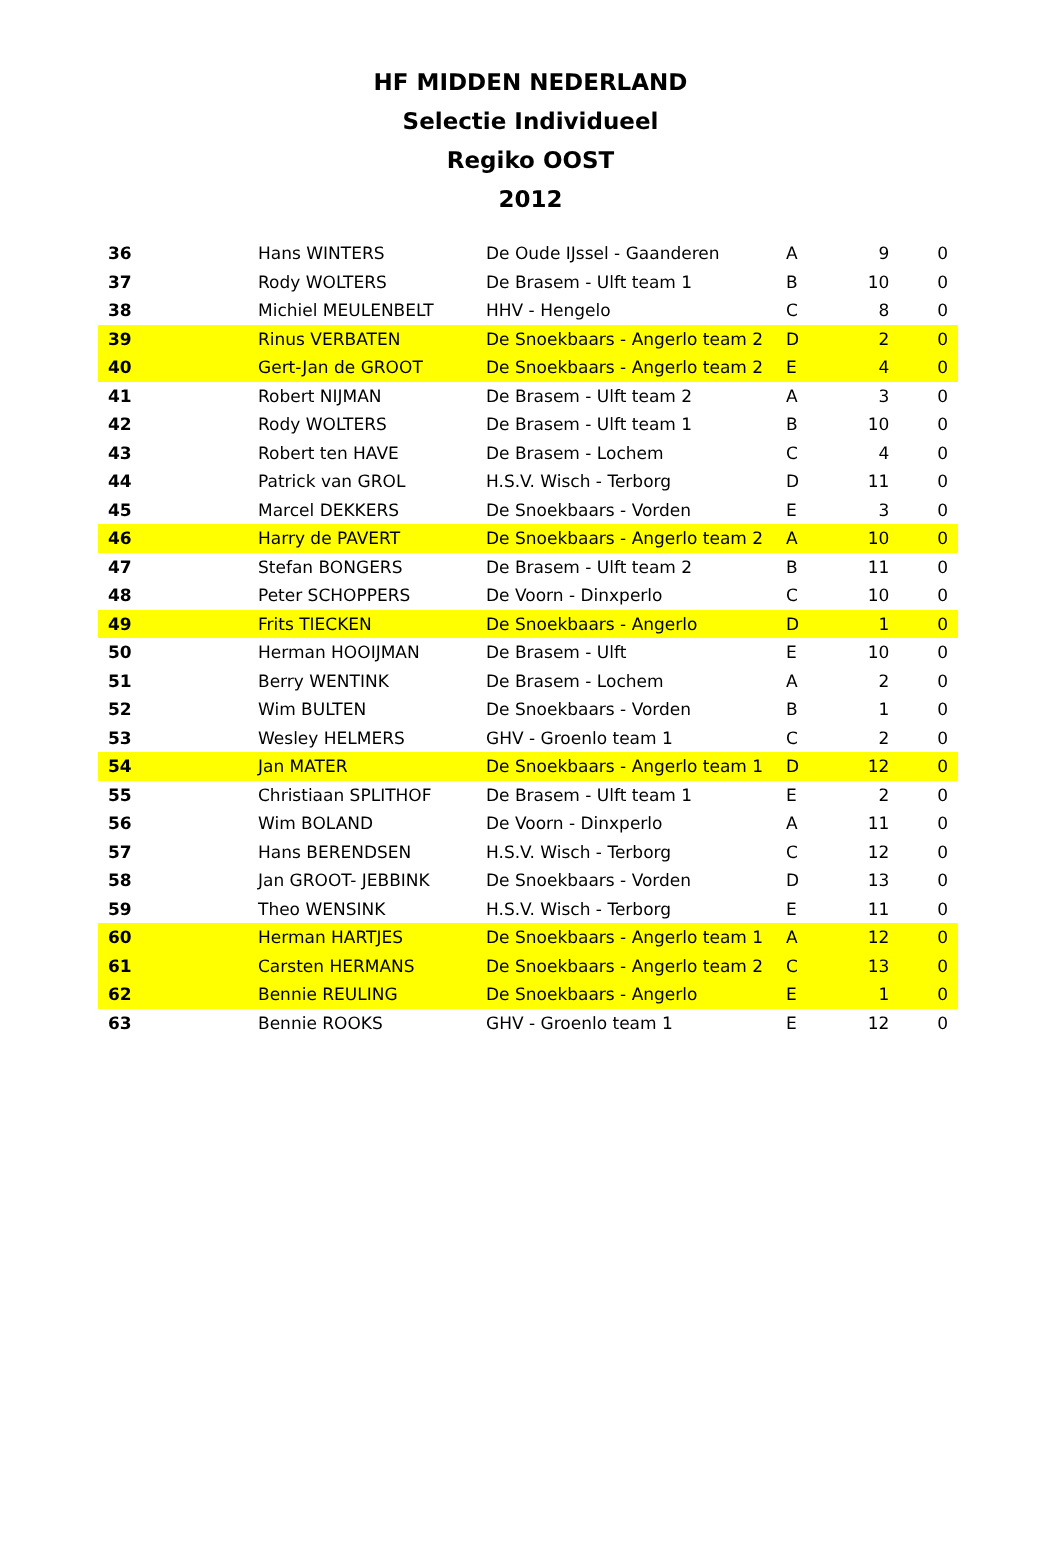HF MIDDEN NEDERLAND
Selectie Individueel
Regiko OOST
2012
| 36 | Hans WINTERS | De Oude IJssel - Gaanderen | A | 9 | 0 |
| 37 | Rody WOLTERS | De Brasem - Ulft team 1 | B | 10 | 0 |
| 38 | Michiel MEULENBELT | HHV - Hengelo | C | 8 | 0 |
| 39 | Rinus VERBATEN | De Snoekbaars - Angerlo team 2 | D | 2 | 0 |
| 40 | Gert-Jan de GROOT | De Snoekbaars - Angerlo team 2 | E | 4 | 0 |
| 41 | Robert NIJMAN | De Brasem - Ulft team 2 | A | 3 | 0 |
| 42 | Rody WOLTERS | De Brasem - Ulft team 1 | B | 10 | 0 |
| 43 | Robert ten HAVE | De Brasem - Lochem | C | 4 | 0 |
| 44 | Patrick van GROL | H.S.V. Wisch - Terborg | D | 11 | 0 |
| 45 | Marcel DEKKERS | De Snoekbaars - Vorden | E | 3 | 0 |
| 46 | Harry de PAVERT | De Snoekbaars - Angerlo team 2 | A | 10 | 0 |
| 47 | Stefan BONGERS | De Brasem - Ulft team 2 | B | 11 | 0 |
| 48 | Peter SCHOPPERS | De Voorn - Dinxperlo | C | 10 | 0 |
| 49 | Frits TIECKEN | De Snoekbaars - Angerlo | D | 1 | 0 |
| 50 | Herman HOOIJMAN | De Brasem - Ulft | E | 10 | 0 |
| 51 | Berry WENTINK | De Brasem - Lochem | A | 2 | 0 |
| 52 | Wim BULTEN | De Snoekbaars - Vorden | B | 1 | 0 |
| 53 | Wesley HELMERS | GHV - Groenlo team 1 | C | 2 | 0 |
| 54 | Jan MATER | De Snoekbaars - Angerlo team 1 | D | 12 | 0 |
| 55 | Christiaan SPLITHOF | De Brasem - Ulft team 1 | E | 2 | 0 |
| 56 | Wim BOLAND | De Voorn - Dinxperlo | A | 11 | 0 |
| 57 | Hans BERENDSEN | H.S.V. Wisch - Terborg | C | 12 | 0 |
| 58 | Jan GROOT- JEBBINK | De Snoekbaars - Vorden | D | 13 | 0 |
| 59 | Theo WENSINK | H.S.V. Wisch - Terborg | E | 11 | 0 |
| 60 | Herman HARTJES | De Snoekbaars - Angerlo team 1 | A | 12 | 0 |
| 61 | Carsten HERMANS | De Snoekbaars - Angerlo team 2 | C | 13 | 0 |
| 62 | Bennie REULING | De Snoekbaars - Angerlo | E | 1 | 0 |
| 63 | Bennie ROOKS | GHV - Groenlo team 1 | E | 12 | 0 |